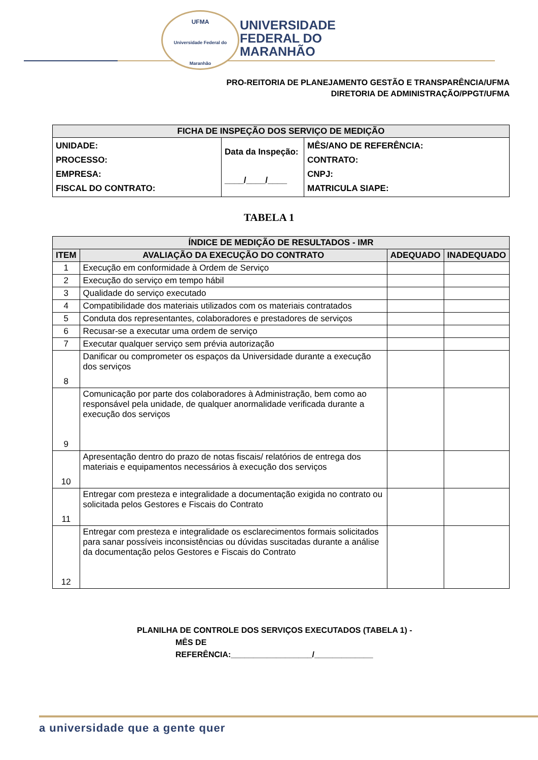UFMA
Universidade Federal do Maranhão
UNIVERSIDADE
FEDERAL DO
MARANHÃO
PRO-REITORIA DE PLANEJAMENTO GESTÃO E TRANSPARÊNCIA/UFMA
DIRETORIA DE ADMINISTRAÇÃO/PPGT/UFMA
| FICHA DE INSPEÇÃO DOS SERVIÇO DE MEDIÇÃO | | |
| UNIDADE: PROCESSO: EMPRESA: FISCAL DO CONTRATO: | Data da Inspeção: ____/____/____ | MÊS/ANO DE REFERÊNCIA: CONTRATO: CNPJ: MATRICULA SIAPE: |
TABELA 1
| ÍNDICE DE MEDIÇÃO DE RESULTADOS - IMR | | | |
| ITEM | AVALIAÇÃO DA EXECUÇÃO DO CONTRATO | ADEQUADO | INADEQUADO |
| 1 | Execução em conformidade à Ordem de Serviço | | |
| 2 | Execução do serviço em tempo hábil | | |
| 3 | Qualidade do serviço executado | | |
| 4 | Compatibilidade dos materiais utilizados com os materiais contratados | | |
| 5 | Conduta dos representantes, colaboradores e prestadores de serviços | | |
| 6 | Recusar-se a executar uma ordem de serviço | | |
| 7 | Executar qualquer serviço sem prévia autorização | | |
| 8 | Danificar ou comprometer os espaços da Universidade durante a execução dos serviços | | |
| 9 | Comunicação por parte dos colaboradores à Administração, bem como ao responsável pela unidade, de qualquer anormalidade verificada durante a execução dos serviços | | |
| 10 | Apresentação dentro do prazo de notas fiscais/ relatórios de entrega dos materiais e equipamentos necessários à execução dos serviços | | |
| 11 | Entregar com presteza e integralidade a documentação exigida no contrato ou solicitada pelos Gestores e Fiscais do Contrato | | |
| 12 | Entregar com presteza e integralidade os esclarecimentos formais solicitados para sanar possíveis inconsistências ou dúvidas suscitadas durante a análise da documentação pelos Gestores e Fiscais do Contrato | | |
PLANILHA DE CONTROLE DOS SERVIÇOS EXECUTADOS (TABELA 1) -
MÊS DE
REFERÊNCIA:__________________/_____________
a universidade que a gente quer